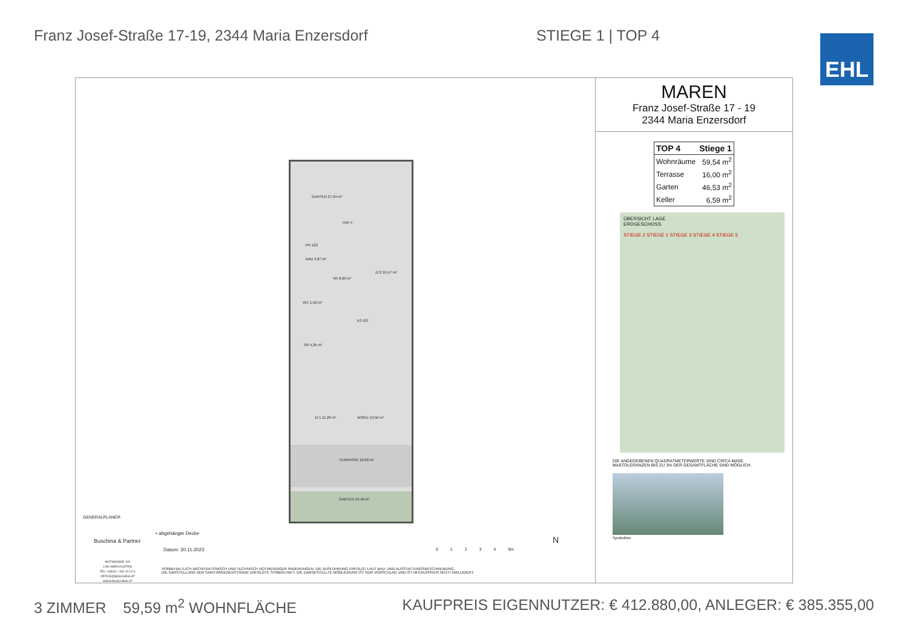Franz Josef-Straße 17-19, 2344 Maria Enzersdorf STIEGE 1 | TOP 4
EHL
GARTEN 27,04 m²
TOP 4
PH 122
BAD 3,87 m²
VR 8,60 m²
ZI 2 10,47 m²
WC 1,50 m²
SR 4,25 m²
KS GS
ZI 1 11,29 m² WOKÜ 19,56 m²
TERRASSE 16,00 m²
GARTEN 19,49 m²
GENERALPLANER:
Buschina & Partner
MUTHGASSE 109
1190 WIEN AUSTRIA
TEL +43(0)1 / 440 14 22-0
OFFICE@BUSCHINA.AT
WWW.BUSCHINA.AT
▪ abgehängte Decke
Datum: 30.11.2023 0 1 2 3 4 5m
N
VORBEHALTLICH ARCHITEKTONISCH UND TECHNISCH NOTWENDIGER ÄNDERUNGEN. DIE AUSFÜHRUNG ERFOLGT LAUT BAU- UND AUSSTATTUNGSBESCHREIBUNG.
DIE DARSTELLUNG DER SANITÄRGEGENSTÄNDE ERFOLGTE SYMBOLHAFT. DIE DARGESTELLTE MÖBLIERUNG IST NUR VORSCHLAG UND IST IM KAUFPREIS NICHT INKLUDIERT.
MAREN
Franz Josef-Straße 17 - 19
2344 Maria Enzersdorf
| TOP 4 | Stiege 1 |
| --- | --- |
| Wohnräume | 59,54 m<sup>2</sup> |
| Terrasse | 16,00 m<sup>2</sup> |
| Garten | 46,53 m<sup>2</sup> |
| Keller | 6,59 m<sup>2</sup> |
ÜBERSICHT LAGE
ERDGESCHOSS
STIEGE 2 STIEGE 1 STIEGE 3 STIEGE 4 STIEGE 5
DIE ANGEGEBENEN QUADRATMETERWERTE SIND CIRCA MAßE.
MAßTOLERANZEN BIS ZU 3% DER GESAMTFLÄCHE SIND MÖGLICH.
Symbolfoto
3 ZIMMER 59,59 m<sup>2</sup> WOHNFLÄCHE
KAUFPREIS EIGENNUTZER: € 412.880,00, ANLEGER: € 385.355,00